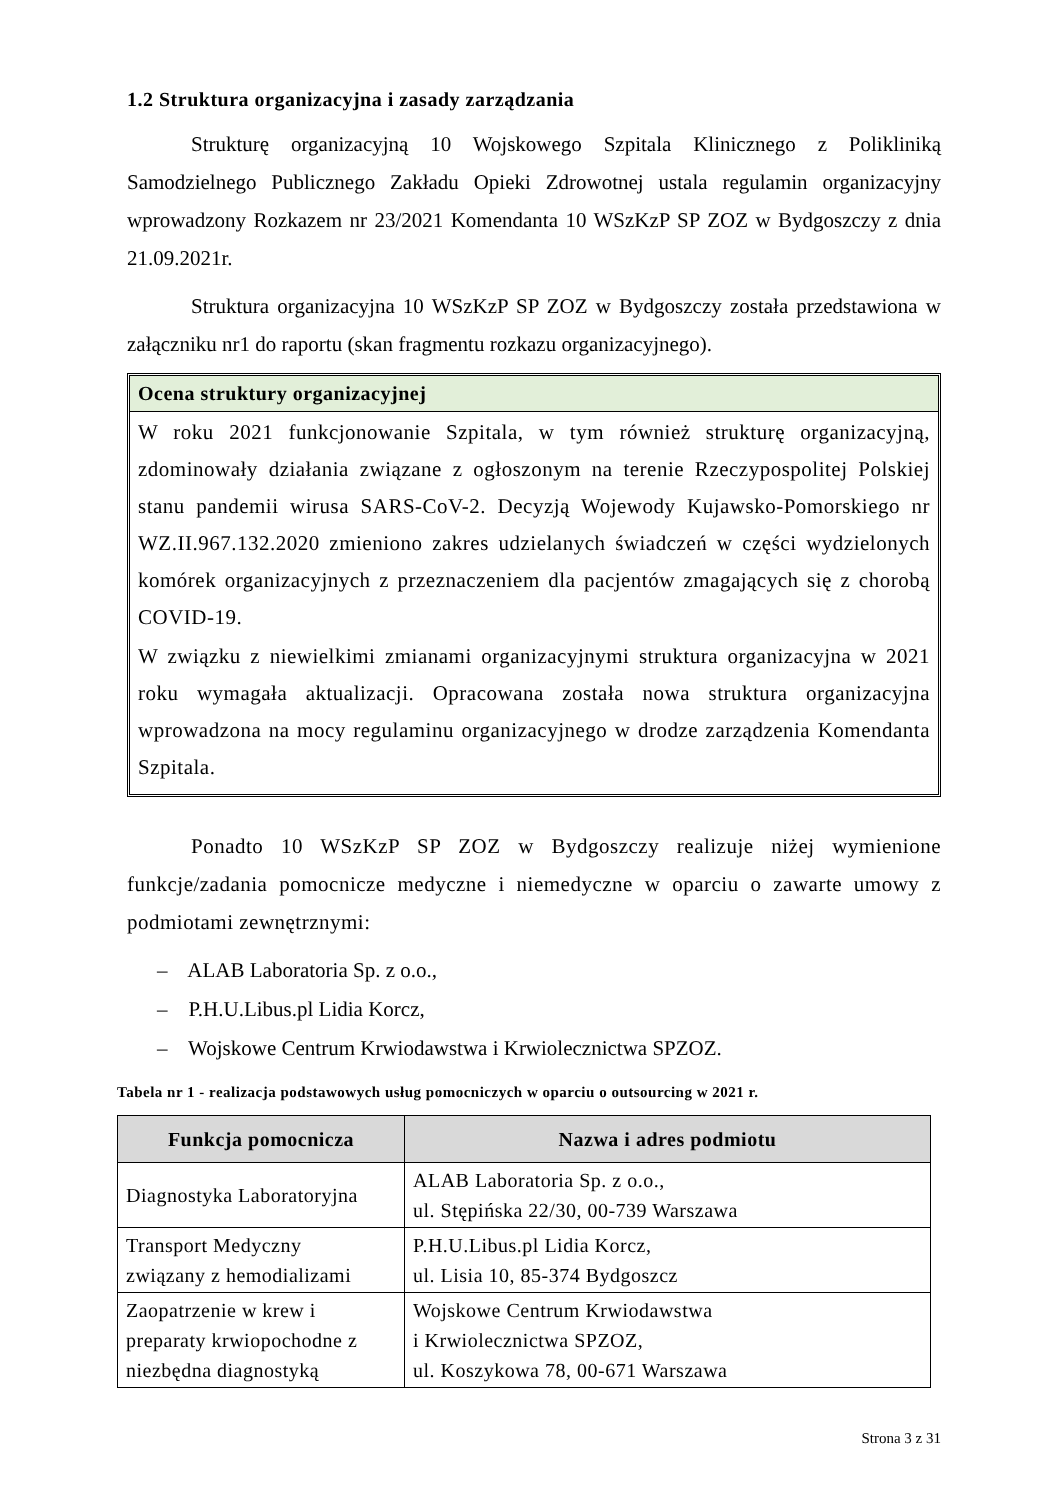1.2 Struktura organizacyjna i zasady zarządzania
Strukturę organizacyjną 10 Wojskowego Szpitala Klinicznego z Polikliniką Samodzielnego Publicznego Zakładu Opieki Zdrowotnej ustala regulamin organizacyjny wprowadzony Rozkazem nr 23/2021 Komendanta 10 WSzKzP SP ZOZ w Bydgoszczy z dnia 21.09.2021r.
Struktura organizacyjna 10 WSzKzP SP ZOZ w Bydgoszczy została przedstawiona w załączniku nr1 do raportu (skan fragmentu rozkazu organizacyjnego).
Ocena struktury organizacyjnej
W roku 2021 funkcjonowanie Szpitala, w tym również strukturę organizacyjną, zdominowały działania związane z ogłoszonym na terenie Rzeczypospolitej Polskiej stanu pandemii wirusa SARS-CoV-2. Decyzją Wojewody Kujawsko-Pomorskiego nr WZ.II.967.132.2020 zmieniono zakres udzielanych świadczeń w części wydzielonych komórek organizacyjnych z przeznaczeniem dla pacjentów zmagających się z chorobą COVID-19.
W związku z niewielkimi zmianami organizacyjnymi struktura organizacyjna w 2021 roku wymagała aktualizacji. Opracowana została nowa struktura organizacyjna wprowadzona na mocy regulaminu organizacyjnego w drodze zarządzenia Komendanta Szpitala.
Ponadto 10 WSzKzP SP ZOZ w Bydgoszczy realizuje niżej wymienione funkcje/zadania pomocnicze medyczne i niemedyczne w oparciu o zawarte umowy z podmiotami zewnętrznymi:
– ALAB Laboratoria Sp. z o.o.,
– P.H.U.Libus.pl Lidia Korcz,
– Wojskowe Centrum Krwiodawstwa i Krwiolecznictwa SPZOZ.
Tabela nr 1 - realizacja podstawowych usług pomocniczych w oparciu o outsourcing w 2021 r.
| Funkcja pomocnicza | Nazwa i adres podmiotu |
| --- | --- |
| Diagnostyka Laboratoryjna | ALAB Laboratoria Sp. z o.o., ul. Stępińska 22/30, 00-739 Warszawa |
| Transport Medyczny związany z hemodializami | P.H.U.Libus.pl Lidia Korcz, ul. Lisia 10, 85-374 Bydgoszcz |
| Zaopatrzenie w krew i preparaty krwiopochodne z niezbędna diagnostyką | Wojskowe Centrum Krwiodawstwa i Krwiolecznictwa SPZOZ, ul. Koszykowa 78, 00-671 Warszawa |
Strona 3 z 31